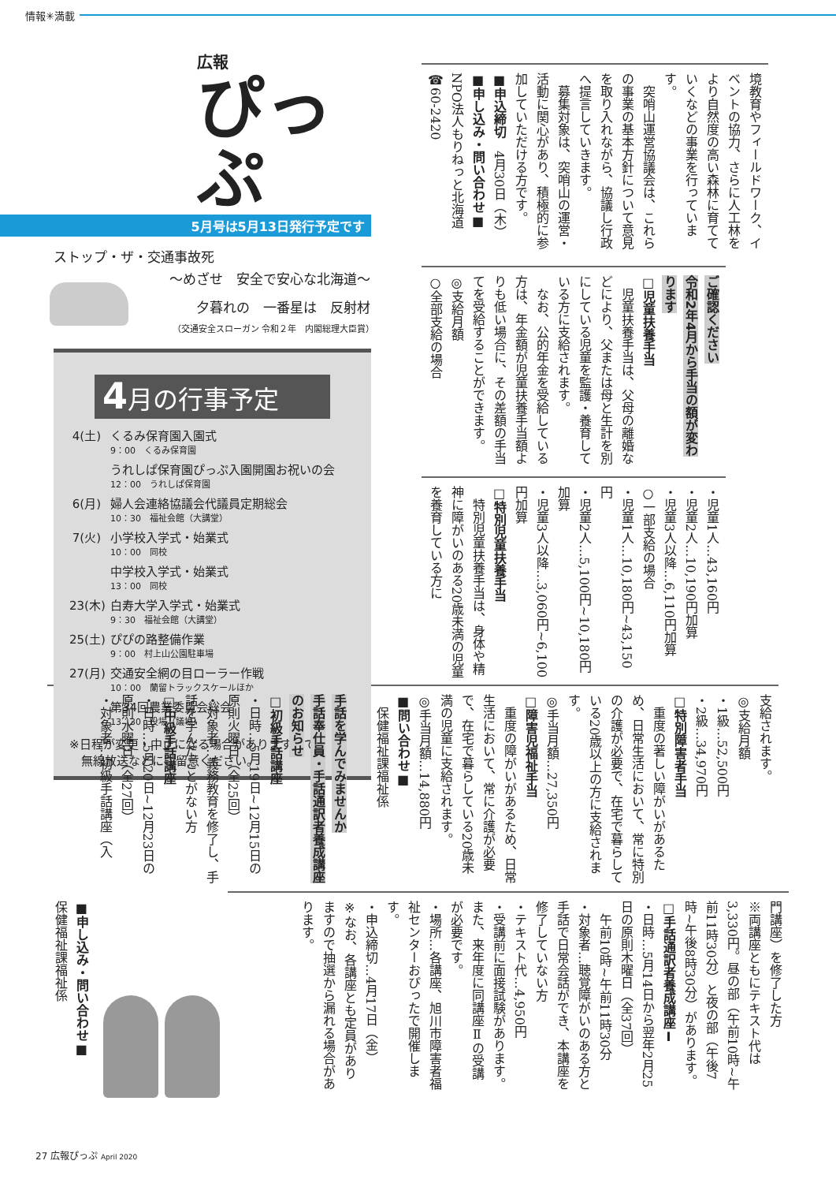情報✳満載
広報
ぴっぷ
5月号は5月13日発行予定です
ストップ・ザ・交通事故死
～めざせ　安全で安心な北海道～
夕暮れの　一番星は　反射材
（交通安全スローガン 令和２年　内閣総理大臣賞）
4月の行事予定
4(土)
くるみ保育園入園式
9：00　くるみ保育園
うれしぱ保育園ぴっぷ入園開園お祝いの会
12：00　うれしぱ保育園
6(月)
婦人会連絡協議会代議員定期総会
10：30　福祉会館（大講堂）
7(火)
小学校入学式・始業式
10：00　同校
中学校入学式・始業式
13：00　同校
23(木)
白寿大学入学式・始業式
9：30　福祉会館（大講堂）
25(土)
ぴぴの路整備作業
9：00　村上山公園駐車場
27(月)
交通安全網の目ローラー作戦
10：00　蘭留トラックスケールほか
第34回農業委員会総会
13：30　役場（議場）
※日程が変更・中止になる場合がありますので、
　無線放送などにご留意ください。
境教育やフィールドワーク、イベントの協力、さらに人工林をより自然度の高い森林に育てていくなどの事業を行っています。
　突哨山運営協議会は、これらの事業の基本方針について意見を取り入れながら、協議し行政へ提言していきます。
　募集対象は、突哨山の運営・活動に関心があり、積極的に参加していただける方です。
■申込締切　4月30日（木）
■申し込み・問い合わせ■
NPO法人もりねっと北海道
☎60-2420
ご確認ください
令和2年4月から手当の額が変わります
□児童扶養手当
　児童扶養手当は、父母の離婚などにより、父または母と生計を別にしている児童を監護・養育している方に支給されます。
　なお、公的年金を受給している方は、年金額が児童扶養手当額よりも低い場合に、その差額の手当てを受給することができます。
◎支給月額
○全部支給の場合
・児童1人…43,160円
・児童2人…10,190円加算
・児童3人以降…6,110円加算
○一部支給の場合
・児童1人…10,180円~43,150円
・児童2人…5,100円~10,180円加算
・児童3人以降…3,060円~6,100円加算
□特別児童扶養手当
　特別児童扶養手当は、身体や精神に障がいのある20歳未満の児童を養育している方に
支給されます。
◎支給月額
・1級…52,500円
・2級…34,970円
□特別障害者手当
　重度の著しい障がいがあるため、日常生活において、常に特別の介護が必要で、在宅で暮らしている20歳以上の方に支給されます。
◎手当月額…27,350円
□障害児福祉手当
　重度の障がいがあるため、日常生活において、常に介護が必要で、在宅で暮らしている20歳未満の児童に支給されます。
◎手当月額…14,880円
■問い合わせ■
　保健福祉課福祉係
手話を学んでみませんか
手話奉仕員・手話通訳者養成講座のお知らせ
□初級手話講座
・日時…5月19日~12月15日の原則火曜日（全25回）
・対象者…義務教育を修了し、手話を学んだことがない方
□中級手話講座
・日時…5月20日~12月23日の原則水曜日（全27回）
・対象者…初級手話講座（入
門講座）を修了した方
※両講座ともにテキスト代は3,330円。昼の部（午前10時~午前11時30分）と夜の部（午後7時~午後8時30分）があります。
□手話通訳者養成講座Ⅰ
・日時…5月14日から翌年2月25日の原則木曜日（全37回）
　午前10時~午前11時30分
・対象者…聴覚障がいのある方と手話で日常会話ができ、本講座を修了していない方
・テキスト代…4,950円
・受講前に面接試験があります。また、来年度に同講座Ⅱの受講が必要です。
・場所…各講座、旭川市障害者福祉センターおぴったで開催します。
・申込締切…4月17日（金）
※なお、各講座とも定員がありますので抽選から漏れる場合があります。
■申し込み・問い合わせ■
保健福祉課福祉係
27 広報ぴっぷ April 2020